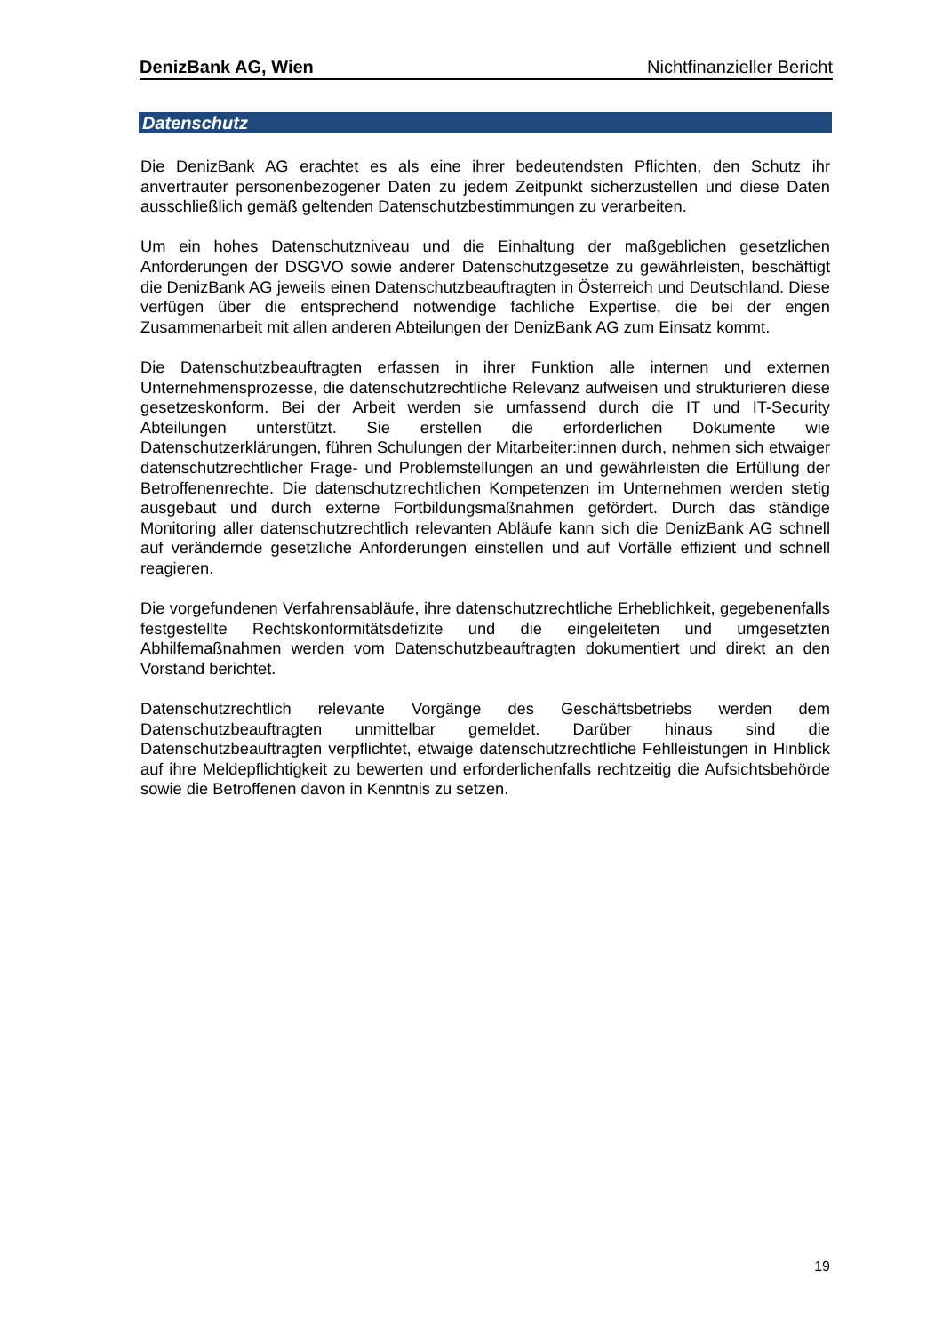DenizBank AG, Wien Nichtfinanzieller Bericht
Datenschutz
Die DenizBank AG erachtet es als eine ihrer bedeutendsten Pflichten, den Schutz ihr anvertrauter personenbezogener Daten zu jedem Zeitpunkt sicherzustellen und diese Daten ausschließlich gemäß geltenden Datenschutzbestimmungen zu verarbeiten.
Um ein hohes Datenschutzniveau und die Einhaltung der maßgeblichen gesetzlichen Anforderungen der DSGVO sowie anderer Datenschutzgesetze zu gewährleisten, beschäftigt die DenizBank AG jeweils einen Datenschutzbeauftragten in Österreich und Deutschland. Diese verfügen über die entsprechend notwendige fachliche Expertise, die bei der engen Zusammenarbeit mit allen anderen Abteilungen der DenizBank AG zum Einsatz kommt.
Die Datenschutzbeauftragten erfassen in ihrer Funktion alle internen und externen Unternehmensprozesse, die datenschutzrechtliche Relevanz aufweisen und strukturieren diese gesetzeskonform. Bei der Arbeit werden sie umfassend durch die IT und IT-Security Abteilungen unterstützt. Sie erstellen die erforderlichen Dokumente wie Datenschutzerklärungen, führen Schulungen der Mitarbeiter:innen durch, nehmen sich etwaiger datenschutzrechtlicher Frage- und Problemstellungen an und gewährleisten die Erfüllung der Betroffenenrechte. Die datenschutzrechtlichen Kompetenzen im Unternehmen werden stetig ausgebaut und durch externe Fortbildungsmaßnahmen gefördert. Durch das ständige Monitoring aller datenschutzrechtlich relevanten Abläufe kann sich die DenizBank AG schnell auf verändernde gesetzliche Anforderungen einstellen und auf Vorfälle effizient und schnell reagieren.
Die vorgefundenen Verfahrensabläufe, ihre datenschutzrechtliche Erheblichkeit, gegebenenfalls festgestellte Rechtskonformitätsdefizite und die eingeleiteten und umgesetzten Abhilfemaßnahmen werden vom Datenschutzbeauftragten dokumentiert und direkt an den Vorstand berichtet.
Datenschutzrechtlich relevante Vorgänge des Geschäftsbetriebs werden dem Datenschutzbeauftragten unmittelbar gemeldet. Darüber hinaus sind die Datenschutzbeauftragten verpflichtet, etwaige datenschutzrechtliche Fehlleistungen in Hinblick auf ihre Meldepflichtigkeit zu bewerten und erforderlichenfalls rechtzeitig die Aufsichtsbehörde sowie die Betroffenen davon in Kenntnis zu setzen.
19